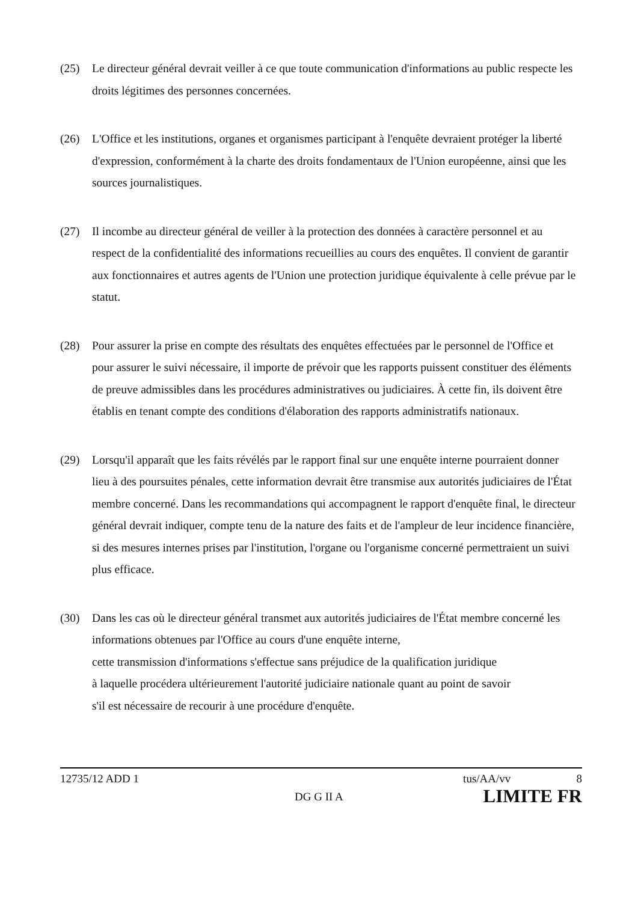(25) Le directeur général devrait veiller à ce que toute communication d'informations au public respecte les droits légitimes des personnes concernées.
(26) L'Office et les institutions, organes et organismes participant à l'enquête devraient protéger la liberté d'expression, conformément à la charte des droits fondamentaux de l'Union européenne, ainsi que les sources journalistiques.
(27) Il incombe au directeur général de veiller à la protection des données à caractère personnel et au respect de la confidentialité des informations recueillies au cours des enquêtes. Il convient de garantir aux fonctionnaires et autres agents de l'Union une protection juridique équivalente à celle prévue par le statut.
(28) Pour assurer la prise en compte des résultats des enquêtes effectuées par le personnel de l'Office et pour assurer le suivi nécessaire, il importe de prévoir que les rapports puissent constituer des éléments de preuve admissibles dans les procédures administratives ou judiciaires. À cette fin, ils doivent être établis en tenant compte des conditions d'élaboration des rapports administratifs nationaux.
(29) Lorsqu'il apparaît que les faits révélés par le rapport final sur une enquête interne pourraient donner lieu à des poursuites pénales, cette information devrait être transmise aux autorités judiciaires de l'État membre concerné. Dans les recommandations qui accompagnent le rapport d'enquête final, le directeur général devrait indiquer, compte tenu de la nature des faits et de l'ampleur de leur incidence financière, si des mesures internes prises par l'institution, l'organe ou l'organisme concerné permettraient un suivi plus efficace.
(30) Dans les cas où le directeur général transmet aux autorités judiciaires de l'État membre concerné les informations obtenues par l'Office au cours d'une enquête interne,
cette transmission d'informations s'effectue sans préjudice de la qualification juridique
à laquelle procédera ultérieurement l'autorité judiciaire nationale quant au point de savoir
s'il est nécessaire de recourir à une procédure d'enquête.
12735/12 ADD 1 tus/AA/vv 8
DG G II A LIMITE FR